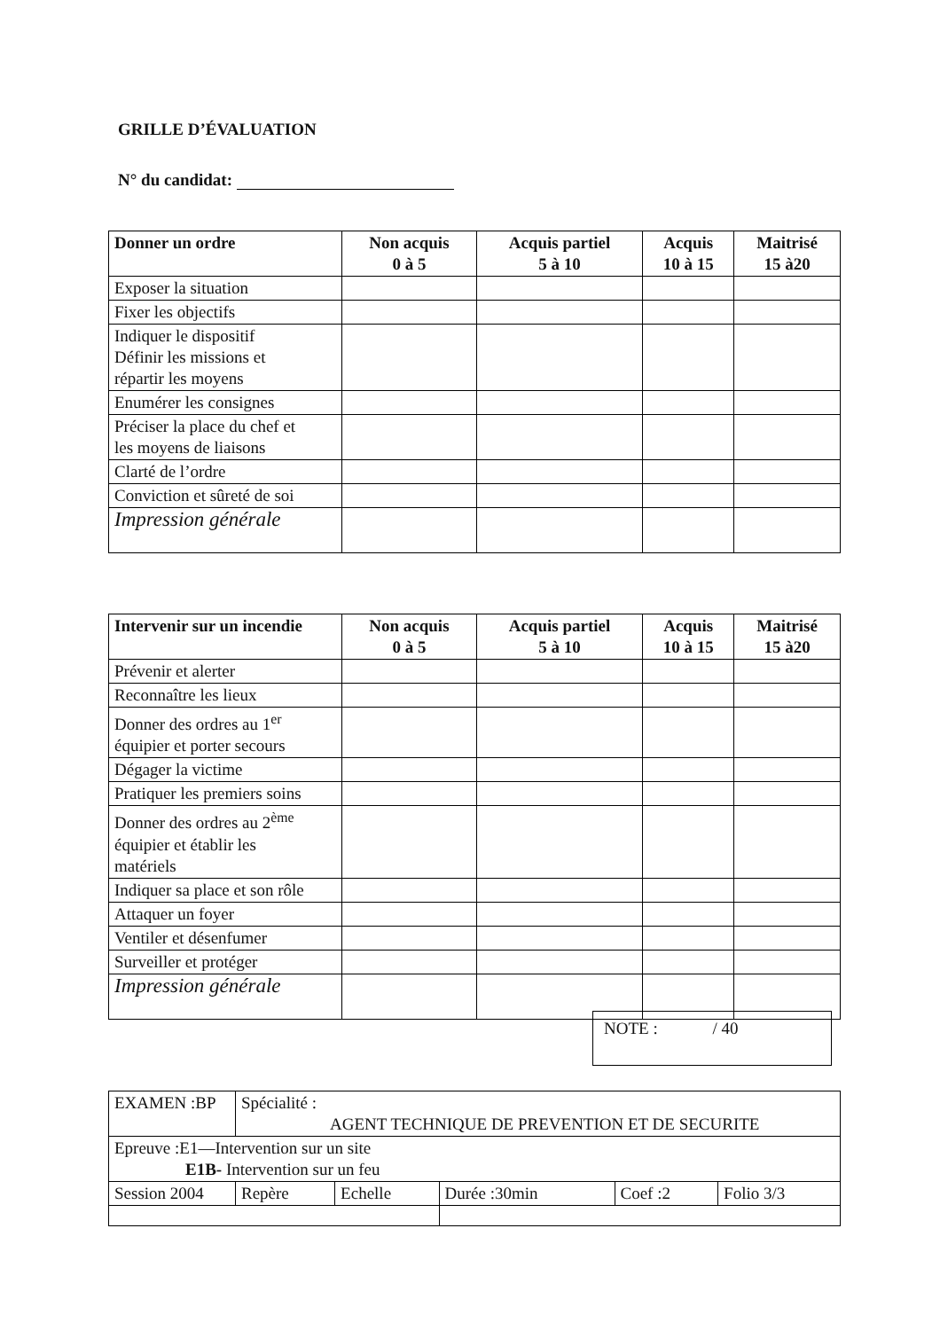GRILLE D’ÉVALUATION
N° du candidat:
| Donner un ordre | Non acquis 0 à 5 | Acquis partiel 5 à 10 | Acquis 10 à 15 | Maitrisé 15 à20 |
| --- | --- | --- | --- | --- |
| Exposer la situation | | | | |
| Fixer les objectifs | | | | |
| Indiquer le dispositif Définir les missions et répartir les moyens | | | | |
| Enumérer les consignes | | | | |
| Préciser la place du chef et les moyens de liaisons | | | | |
| Clarté de l’ordre | | | | |
| Conviction et sûreté de soi | | | | |
| Impression générale | | | | |
| Intervenir sur un incendie | Non acquis 0 à 5 | Acquis partiel 5 à 10 | Acquis 10 à 15 | Maitrisé 15 à20 |
| --- | --- | --- | --- | --- |
| Prévenir et alerter | | | | |
| Reconnaître les lieux | | | | |
| Donner des ordres au 1<sup>er</sup> équipier et porter secours | | | | |
| Dégager la victime | | | | |
| Pratiquer les premiers soins | | | | |
| Donner des ordres au 2<sup>ème</sup> équipier et établir les matériels | | | | |
| Indiquer sa place et son rôle | | | | |
| Attaquer un foyer | | | | |
| Ventiler et désenfumer | | | | |
| Surveiller et protéger | | | | |
| Impression générale | | | | |
NOTE : / 40
| EXAMEN :BP | Spécialité : AGENT TECHNIQUE DE PREVENTION ET DE SECURITE | | | | |
| Epreuve :E1—Intervention sur un site E1B- Intervention sur un feu | | | | | |
| Session 2004 | Repère | Echelle | Durée :30min | Coef :2 | Folio 3/3 |